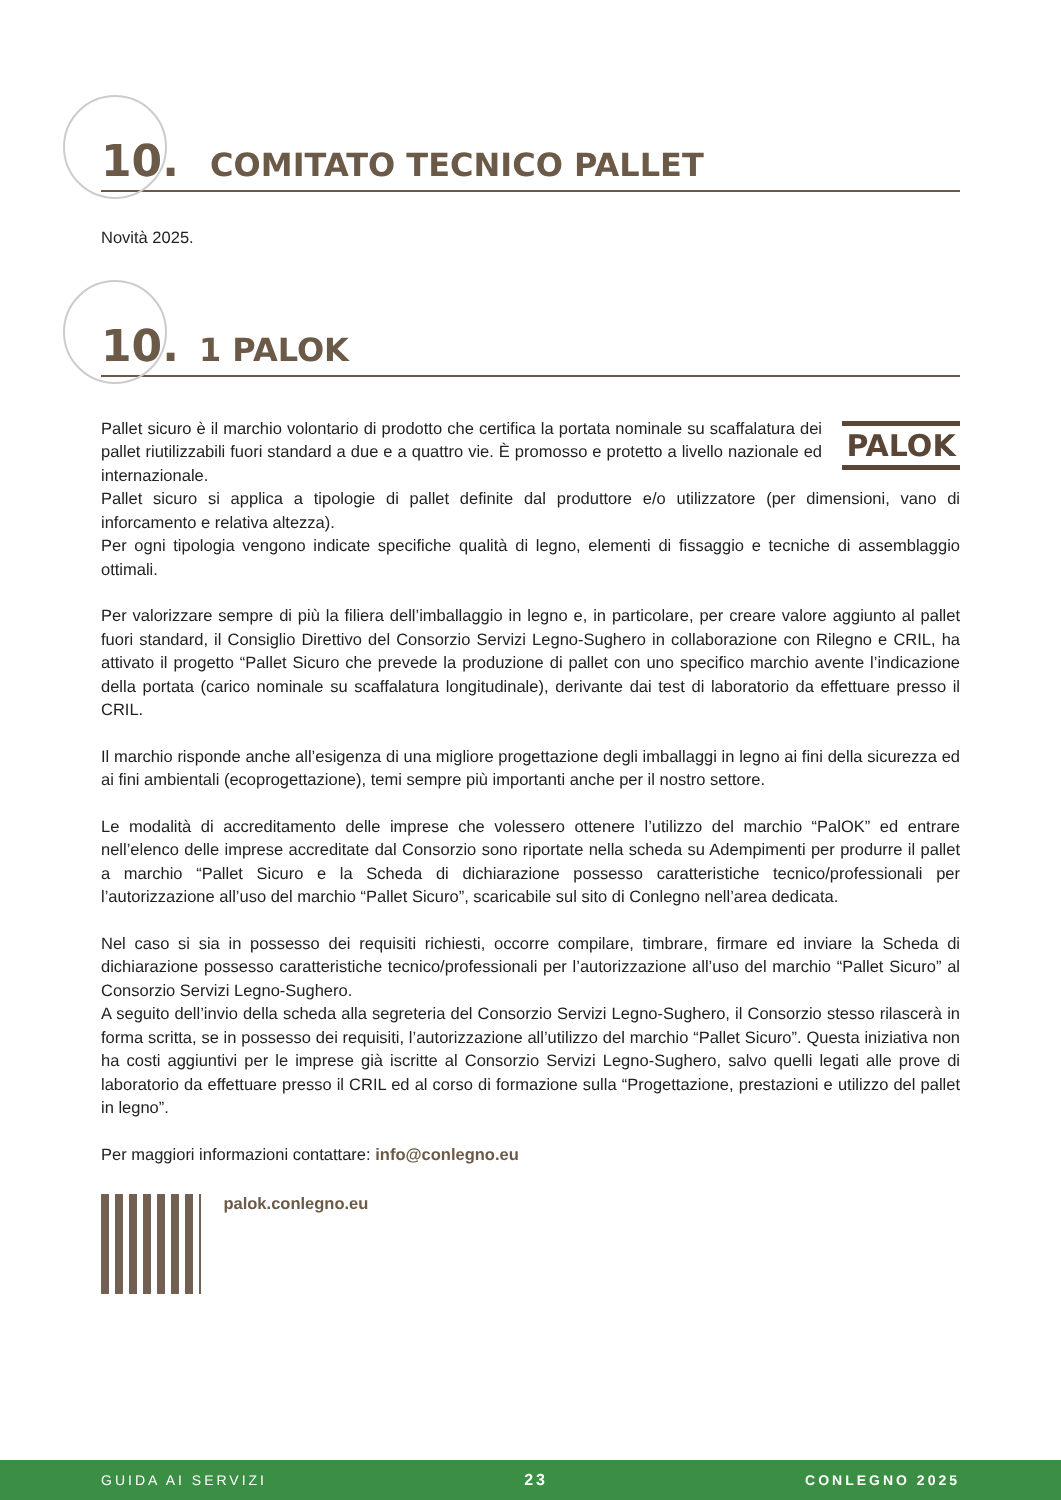10. COMITATO TECNICO PALLET
Novità 2025.
10. 1 PALOK
PALOK
Pallet sicuro è il marchio volontario di prodotto che certifica la portata nominale su scaffalatura dei pallet riutilizzabili fuori standard a due e a quattro vie. È promosso e protetto a livello nazionale ed internazionale.
Pallet sicuro si applica a tipologie di pallet definite dal produttore e/o utilizzatore (per dimensioni, vano di inforcamento e relativa altezza).
Per ogni tipologia vengono indicate specifiche qualità di legno, elementi di fissaggio e tecniche di assemblaggio ottimali.
Per valorizzare sempre di più la filiera dell’imballaggio in legno e, in particolare, per creare valore aggiunto al pallet fuori standard, il Consiglio Direttivo del Consorzio Servizi Legno-Sughero in collaborazione con Rilegno e CRIL, ha attivato il progetto “Pallet Sicuro che prevede la produzione di pallet con uno specifico marchio avente l’indicazione della portata (carico nominale su scaffalatura longitudinale), derivante dai test di laboratorio da effettuare presso il CRIL.
Il marchio risponde anche all’esigenza di una migliore progettazione degli imballaggi in legno ai fini della sicurezza ed ai fini ambientali (ecoprogettazione), temi sempre più importanti anche per il nostro settore.
Le modalità di accreditamento delle imprese che volessero ottenere l’utilizzo del marchio “PalOK” ed entrare nell’elenco delle imprese accreditate dal Consorzio sono riportate nella scheda su Adempimenti per produrre il pallet a marchio “Pallet Sicuro e la Scheda di dichiarazione possesso caratteristiche tecnico/professionali per l’autorizzazione all’uso del marchio “Pallet Sicuro”, scaricabile sul sito di Conlegno nell’area dedicata.
Nel caso si sia in possesso dei requisiti richiesti, occorre compilare, timbrare, firmare ed inviare la Scheda di dichiarazione possesso caratteristiche tecnico/professionali per l’autorizzazione all’uso del marchio “Pallet Sicuro” al Consorzio Servizi Legno-Sughero.
A seguito dell’invio della scheda alla segreteria del Consorzio Servizi Legno-Sughero, il Consorzio stesso rilascerà in forma scritta, se in possesso dei requisiti, l’autorizzazione all’utilizzo del marchio “Pallet Sicuro”. Questa iniziativa non ha costi aggiuntivi per le imprese già iscritte al Consorzio Servizi Legno-Sughero, salvo quelli legati alle prove di laboratorio da effettuare presso il CRIL ed al corso di formazione sulla “Progettazione, prestazioni e utilizzo del pallet in legno”.
Per maggiori informazioni contattare: info@conlegno.eu
palok.conlegno.eu
GUIDA AI SERVIZI 23 CONLEGNO 2025